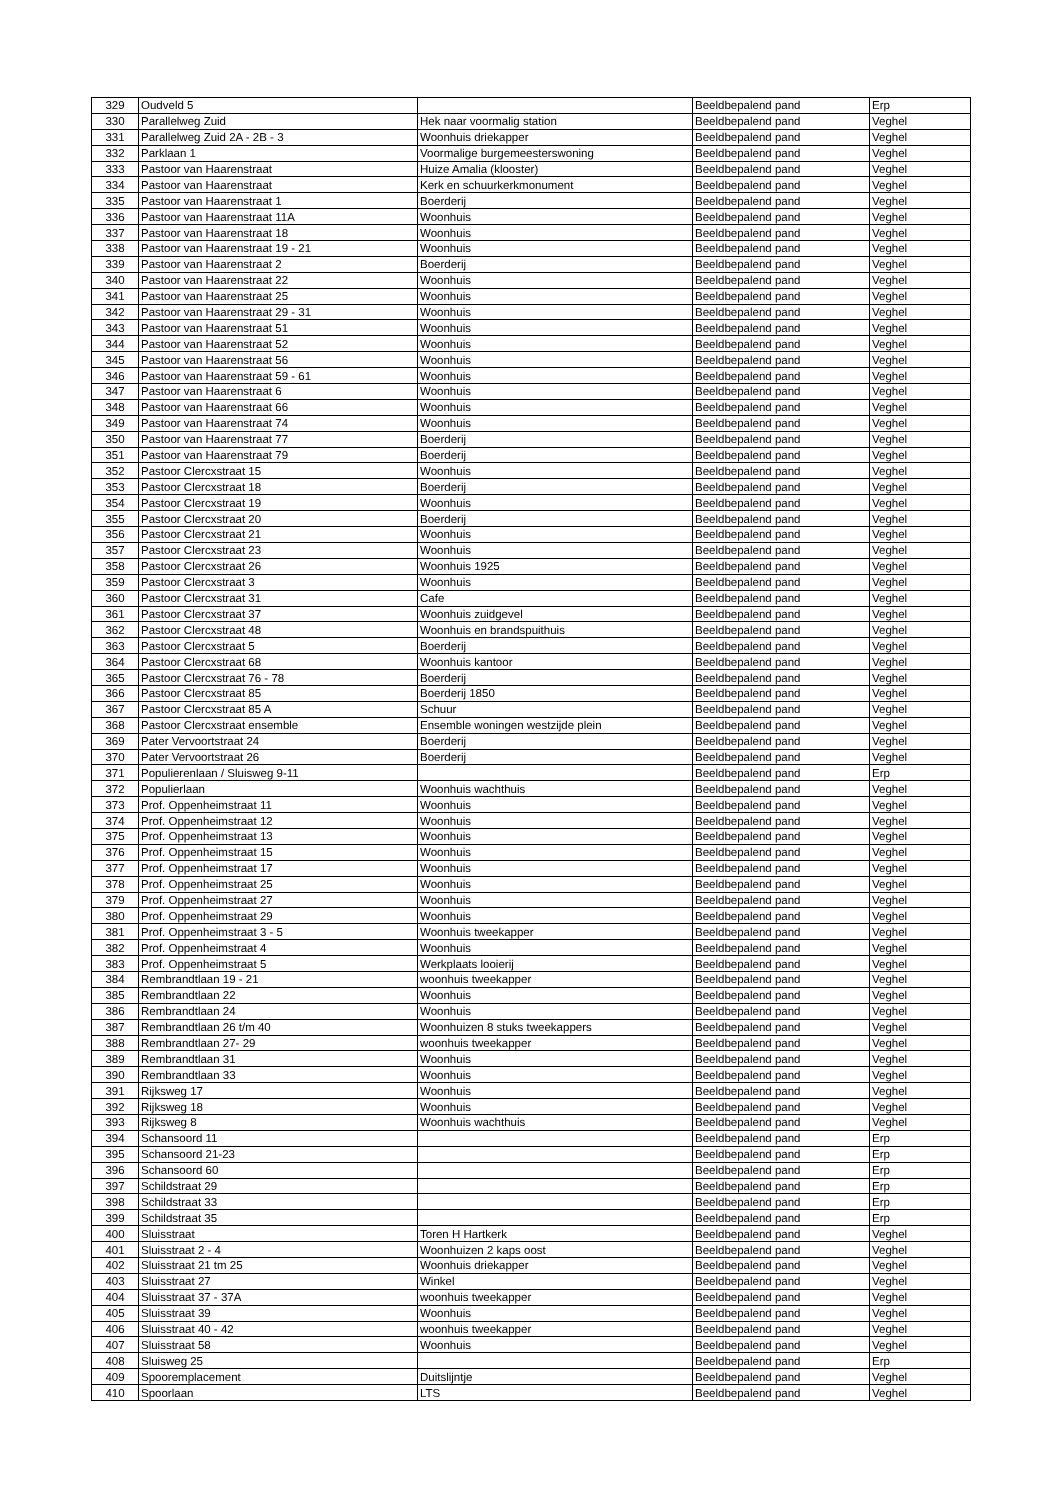| 329 | Oudveld 5 | | Beeldbepalend pand | Erp |
| 330 | Parallelweg Zuid | Hek naar voormalig station | Beeldbepalend pand | Veghel |
| 331 | Parallelweg Zuid 2A - 2B - 3 | Woonhuis driekapper | Beeldbepalend pand | Veghel |
| 332 | Parklaan 1 | Voormalige burgemeesterswoning | Beeldbepalend pand | Veghel |
| 333 | Pastoor van Haarenstraat | Huize Amalia (klooster) | Beeldbepalend pand | Veghel |
| 334 | Pastoor van Haarenstraat | Kerk en schuurkerkmonument | Beeldbepalend pand | Veghel |
| 335 | Pastoor van Haarenstraat 1 | Boerderij | Beeldbepalend pand | Veghel |
| 336 | Pastoor van Haarenstraat 11A | Woonhuis | Beeldbepalend pand | Veghel |
| 337 | Pastoor van Haarenstraat 18 | Woonhuis | Beeldbepalend pand | Veghel |
| 338 | Pastoor van Haarenstraat 19 - 21 | Woonhuis | Beeldbepalend pand | Veghel |
| 339 | Pastoor van Haarenstraat 2 | Boerderij | Beeldbepalend pand | Veghel |
| 340 | Pastoor van Haarenstraat 22 | Woonhuis | Beeldbepalend pand | Veghel |
| 341 | Pastoor van Haarenstraat 25 | Woonhuis | Beeldbepalend pand | Veghel |
| 342 | Pastoor van Haarenstraat 29 - 31 | Woonhuis | Beeldbepalend pand | Veghel |
| 343 | Pastoor van Haarenstraat 51 | Woonhuis | Beeldbepalend pand | Veghel |
| 344 | Pastoor van Haarenstraat 52 | Woonhuis | Beeldbepalend pand | Veghel |
| 345 | Pastoor van Haarenstraat 56 | Woonhuis | Beeldbepalend pand | Veghel |
| 346 | Pastoor van Haarenstraat 59 - 61 | Woonhuis | Beeldbepalend pand | Veghel |
| 347 | Pastoor van Haarenstraat 6 | Woonhuis | Beeldbepalend pand | Veghel |
| 348 | Pastoor van Haarenstraat 66 | Woonhuis | Beeldbepalend pand | Veghel |
| 349 | Pastoor van Haarenstraat 74 | Woonhuis | Beeldbepalend pand | Veghel |
| 350 | Pastoor van Haarenstraat 77 | Boerderij | Beeldbepalend pand | Veghel |
| 351 | Pastoor van Haarenstraat 79 | Boerderij | Beeldbepalend pand | Veghel |
| 352 | Pastoor Clercxstraat 15 | Woonhuis | Beeldbepalend pand | Veghel |
| 353 | Pastoor Clercxstraat 18 | Boerderij | Beeldbepalend pand | Veghel |
| 354 | Pastoor Clercxstraat 19 | Woonhuis | Beeldbepalend pand | Veghel |
| 355 | Pastoor Clercxstraat 20 | Boerderij | Beeldbepalend pand | Veghel |
| 356 | Pastoor Clercxstraat 21 | Woonhuis | Beeldbepalend pand | Veghel |
| 357 | Pastoor Clercxstraat 23 | Woonhuis | Beeldbepalend pand | Veghel |
| 358 | Pastoor Clercxstraat 26 | Woonhuis 1925 | Beeldbepalend pand | Veghel |
| 359 | Pastoor Clercxstraat 3 | Woonhuis | Beeldbepalend pand | Veghel |
| 360 | Pastoor Clercxstraat 31 | Cafe | Beeldbepalend pand | Veghel |
| 361 | Pastoor Clercxstraat 37 | Woonhuis zuidgevel | Beeldbepalend pand | Veghel |
| 362 | Pastoor Clercxstraat 48 | Woonhuis en brandspuithuis | Beeldbepalend pand | Veghel |
| 363 | Pastoor Clercxstraat 5 | Boerderij | Beeldbepalend pand | Veghel |
| 364 | Pastoor Clercxstraat 68 | Woonhuis kantoor | Beeldbepalend pand | Veghel |
| 365 | Pastoor Clercxstraat 76 - 78 | Boerderij | Beeldbepalend pand | Veghel |
| 366 | Pastoor Clercxstraat 85 | Boerderij 1850 | Beeldbepalend pand | Veghel |
| 367 | Pastoor Clercxstraat 85 A | Schuur | Beeldbepalend pand | Veghel |
| 368 | Pastoor Clercxstraat ensemble | Ensemble woningen westzijde plein | Beeldbepalend pand | Veghel |
| 369 | Pater Vervoortstraat 24 | Boerderij | Beeldbepalend pand | Veghel |
| 370 | Pater Vervoortstraat 26 | Boerderij | Beeldbepalend pand | Veghel |
| 371 | Populierenlaan / Sluisweg 9-11 | | Beeldbepalend pand | Erp |
| 372 | Populierlaan | Woonhuis wachthuis | Beeldbepalend pand | Veghel |
| 373 | Prof. Oppenheimstraat 11 | Woonhuis | Beeldbepalend pand | Veghel |
| 374 | Prof. Oppenheimstraat 12 | Woonhuis | Beeldbepalend pand | Veghel |
| 375 | Prof. Oppenheimstraat 13 | Woonhuis | Beeldbepalend pand | Veghel |
| 376 | Prof. Oppenheimstraat 15 | Woonhuis | Beeldbepalend pand | Veghel |
| 377 | Prof. Oppenheimstraat 17 | Woonhuis | Beeldbepalend pand | Veghel |
| 378 | Prof. Oppenheimstraat 25 | Woonhuis | Beeldbepalend pand | Veghel |
| 379 | Prof. Oppenheimstraat 27 | Woonhuis | Beeldbepalend pand | Veghel |
| 380 | Prof. Oppenheimstraat 29 | Woonhuis | Beeldbepalend pand | Veghel |
| 381 | Prof. Oppenheimstraat 3 - 5 | Woonhuis tweekapper | Beeldbepalend pand | Veghel |
| 382 | Prof. Oppenheimstraat 4 | Woonhuis | Beeldbepalend pand | Veghel |
| 383 | Prof. Oppenheimstraat 5 | Werkplaats looierij | Beeldbepalend pand | Veghel |
| 384 | Rembrandtlaan 19 - 21 | woonhuis tweekapper | Beeldbepalend pand | Veghel |
| 385 | Rembrandtlaan 22 | Woonhuis | Beeldbepalend pand | Veghel |
| 386 | Rembrandtlaan 24 | Woonhuis | Beeldbepalend pand | Veghel |
| 387 | Rembrandtlaan 26 t/m 40 | Woonhuizen 8 stuks tweekappers | Beeldbepalend pand | Veghel |
| 388 | Rembrandtlaan 27- 29 | woonhuis tweekapper | Beeldbepalend pand | Veghel |
| 389 | Rembrandtlaan 31 | Woonhuis | Beeldbepalend pand | Veghel |
| 390 | Rembrandtlaan 33 | Woonhuis | Beeldbepalend pand | Veghel |
| 391 | Rijksweg 17 | Woonhuis | Beeldbepalend pand | Veghel |
| 392 | Rijksweg 18 | Woonhuis | Beeldbepalend pand | Veghel |
| 393 | Rijksweg 8 | Woonhuis wachthuis | Beeldbepalend pand | Veghel |
| 394 | Schansoord 11 | | Beeldbepalend pand | Erp |
| 395 | Schansoord 21-23 | | Beeldbepalend pand | Erp |
| 396 | Schansoord 60 | | Beeldbepalend pand | Erp |
| 397 | Schildstraat 29 | | Beeldbepalend pand | Erp |
| 398 | Schildstraat 33 | | Beeldbepalend pand | Erp |
| 399 | Schildstraat 35 | | Beeldbepalend pand | Erp |
| 400 | Sluisstraat | Toren H Hartkerk | Beeldbepalend pand | Veghel |
| 401 | Sluisstraat 2 - 4 | Woonhuizen 2 kaps oost | Beeldbepalend pand | Veghel |
| 402 | Sluisstraat 21 tm 25 | Woonhuis driekapper | Beeldbepalend pand | Veghel |
| 403 | Sluisstraat 27 | Winkel | Beeldbepalend pand | Veghel |
| 404 | Sluisstraat 37 - 37A | woonhuis tweekapper | Beeldbepalend pand | Veghel |
| 405 | Sluisstraat 39 | Woonhuis | Beeldbepalend pand | Veghel |
| 406 | Sluisstraat 40 - 42 | woonhuis tweekapper | Beeldbepalend pand | Veghel |
| 407 | Sluisstraat 58 | Woonhuis | Beeldbepalend pand | Veghel |
| 408 | Sluisweg 25 | | Beeldbepalend pand | Erp |
| 409 | Spooremplacement | Duitslijntje | Beeldbepalend pand | Veghel |
| 410 | Spoorlaan | LTS | Beeldbepalend pand | Veghel |